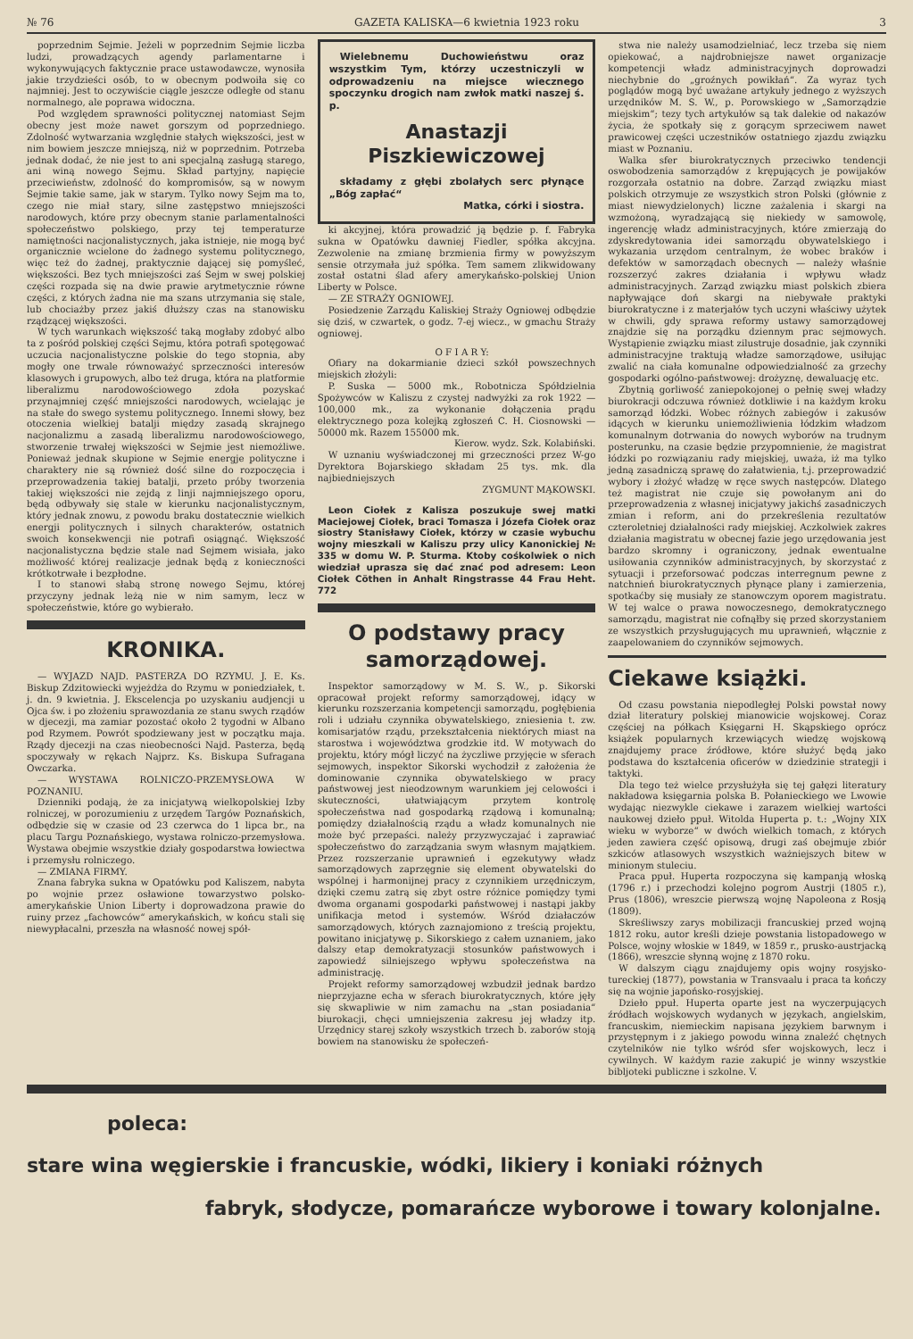№ 76 GAZETA KALISKA—6 kwietnia 1923 roku 3
poprzednim Sejmie. Jeżeli w poprzednim Sejmie liczba ludzi, prowadzących agendy parlamentarne i wykonywujących faktycznie prace ustawodawcze, wynosiła jakie trzydzieści osób, to w obecnym podwoiła się co najmniej. Jest to oczywiście ciągle jeszcze odległe od stanu normalnego, ale poprawa widoczna.
Pod względem sprawności politycznej natomiast Sejm obecny jest może nawet gorszym od poprzedniego. Zdolność wytwarzania względnie stałych większości, jest w nim bowiem jeszcze mniejszą, niż w poprzednim. Potrzeba jednak dodać, że nie jest to ani specjalną zasługą starego, ani winą nowego Sejmu. Skład partyjny, napięcie przeciwieństw, zdolność do kompromisów, są w nowym Sejmie takie same, jak w starym. Tylko nowy Sejm ma to, czego nie miał stary, silne zastępstwo mniejszości narodowych, które przy obecnym stanie parlamentalności społeczeństwo polskiego, przy tej temperaturze namiętności nacjonalistycznych, jaka istnieje, nie mogą być organicznie wcielone do żadnego systemu politycznego, więc też do żadnej, praktycznie dającej się pomyśleć, większości. Bez tych mniejszości zaś Sejm w swej polskiej części rozpada się na dwie prawie arytmetycznie równe części, z których żadna nie ma szans utrzymania się stale, lub chociażby przez jakiś dłuższy czas na stanowisku rządzącej większości.
W tych warunkach większość taką mogłaby zdobyć albo ta z pośród polskiej części Sejmu, która potrafi spotęgować uczucia nacjonalistyczne polskie do tego stopnia, aby mogły one trwale równoważyć sprzeczności interesów klasowych i grupowych, albo też druga, która na platformie liberalizmu narodowościowego zdoła pozyskać przynajmniej część mniejszości narodowych, wcielając je na stałe do swego systemu politycznego. Innemi słowy, bez otoczenia wielkiej batalji między zasadą skrajnego nacjonalizmu a zasadą liberalizmu narodowościowego, stworzenie trwałej większości w Sejmie jest niemożliwe. Ponieważ jednak skupione w Sejmie energje polityczne i charaktery nie są również dość silne do rozpoczęcia i przeprowadzenia takiej batalji, przeto próby tworzenia takiej większości nie zejdą z linji najmniejszego oporu, będą odbywały się stale w kierunku nacjonalistycznym, który jednak znowu, z powodu braku dostatecznie wielkich energji politycznych i silnych charakterów, ostatnich swoich konsekwencji nie potrafi osiągnąć. Większość nacjonalistyczna będzie stale nad Sejmem wisiała, jako możliwość której realizacje jednak będą z konieczności krótkotrwałe i bezpłodne.
I to stanowi słabą stronę nowego Sejmu, której przyczyny jednak leżą nie w nim samym, lecz w społeczeństwie, które go wybierało.
KRONIKA.
— WYJAZD NAJD. PASTERZA DO RZYMU. J. E. Ks. Biskup Zdzitowiecki wyjeżdża do Rzymu w poniedziałek, t. j. dn. 9 kwietnia. J. Ekscelencja po uzyskaniu audjencji u Ojca św. i po złożeniu sprawozdania ze stanu swych rządów w djecezji, ma zamiar pozostać około 2 tygodni w Albano pod Rzymem. Powrót spodziewany jest w początku maja. Rządy djecezji na czas nieobecności Najd. Pasterza, będą spoczywały w rękach Najprz. Ks. Biskupa Sufragana Owczarka.
— WYSTAWA ROLNICZO-PRZEMYSŁOWA W POZNANIU.
Dzienniki podają, że za inicjatywą wielkopolskiej Izby rolniczej, w porozumieniu z urzędem Targów Poznańskich, odbędzie się w czasie od 23 czerwca do 1 lipca br., na placu Targu Poznańskiego, wystawa rolniczo-przemysłowa. Wystawa obejmie wszystkie działy gospodarstwa łowiectwa i przemysłu rolniczego.
— ZMIANA FIRMY.
Znana fabryka sukna w Opatówku pod Kaliszem, nabyta po wojnie przez osławione towarzystwo polsko-amerykańskie Union Liberty i doprowadzona prawie do ruiny przez „fachowców“ amerykańskich, w końcu stali się niewypłacalni, przeszła na własność nowej spół-
Wielebnemu Duchowieństwu oraz wszystkim Tym, którzy uczestniczyli w odprowadzeniu na miejsce wiecznego spoczynku drogich nam zwłok matki naszej ś. p.
Anastazji Piszkiewiczowej
składamy z głębi zbolałych serc płynące „Bóg zapłać“
Matka, córki i siostra.
ki akcyjnej, która prowadzić ją będzie p. f. Fabryka sukna w Opatówku dawniej Fiedler, spółka akcyjna. Zezwolenie na zmianę brzmienia firmy w powyższym sensie otrzymała już spółka. Tem samem zlikwidowany został ostatni ślad afery amerykańsko-polskiej Union Liberty w Polsce.
— ZE STRAŻY OGNIOWEJ.
Posiedzenie Zarządu Kaliskiej Straży Ogniowej odbędzie się dziś, w czwartek, o godz. 7-ej wiecz., w gmachu Straży ogniowej.
O F I A R Y:
Ofiary na dokarmianie dzieci szkół powszechnych miejskich złożyli:
P. Suska — 5000 mk., Robotnicza Spółdzielnia Spożywców w Kaliszu z czystej nadwyżki za rok 1922 — 100,000 mk., za wykonanie dołączenia prądu elektrycznego poza kolejką zgłoszeń C. H. Ciosnowski — 50000 mk. Razem 155000 mk.
Kierow. wydz. Szk. Kolabiński.
W uznaniu wyświadczonej mi grzeczności przez W-go Dyrektora Bojarskiego składam 25 tys. mk. dla najbiedniejszych
ZYGMUNT MĄKOWSKI.
Leon Ciołek z Kalisza poszukuje swej matki Maciejowej Ciołek, braci Tomasza i Józefa Ciołek oraz siostry Stanisławy Ciołek, którzy w czasie wybuchu wojny mieszkali w Kaliszu przy ulicy Kanonickiej № 335 w domu W. P. Sturma. Ktoby cośkolwiek o nich wiedział uprasza się dać znać pod adresem: Leon Ciołek Cöthen in Anhalt Ringstrasse 44 Frau Heht. 772
O podstawy pracy samorządowej.
Inspektor samorządowy w M. S. W., p. Sikorski opracował projekt reformy samorządowej, idący w kierunku rozszerzania kompetencji samorządu, pogłębienia roli i udziału czynnika obywatelskiego, zniesienia t. zw. komisarjatów rządu, przekształcenia niektórych miast na starostwa i województwa grodzkie itd. W motywach do projektu, który mógł liczyć na życzliwe przyjęcie w sferach sejmowych, inspektor Sikorski wychodził z założenia że dominowanie czynnika obywatelskiego w pracy państwowej jest nieodzownym warunkiem jej celowości i skuteczności, ułatwiającym przytem kontrolę społeczeństwa nad gospodarką rządową i komunalną; pomiędzy działalnością rządu a władz komunalnych nie może być przepaści. należy przyzwyczajać i zaprawiać społeczeństwo do zarządzania swym własnym majątkiem. Przez rozszerzanie uprawnień i egzekutywy władz samorządowych zaprzęgnie się element obywatelski do wspólnej i harmonijnej pracy z czynnikiem urzędniczym, dzięki czemu zatrą się zbyt ostre różnice pomiędzy tymi dwoma organami gospodarki państwowej i nastąpi jakby unifikacja metod i systemów. Wśród działaczów samorządowych, których zaznajomiono z treścią projektu, powitano inicjatywę p. Sikorskiego z całem uznaniem, jako dalszy etap demokratyzacji stosunków państwowych i zapowiedź silniejszego wpływu społeczeństwa na administrację.
Projekt reformy samorządowej wzbudził jednak bardzo nieprzyjazne echa w sferach biurokratycznych, które jęły się skwapliwie w nim zamachu na „stan posiadania“ biurokacji, chęci umniejszenia zakresu jej władzy itp. Urzędnicy starej szkoły wszystkich trzech b. zaborów stoją bowiem na stanowisku że społeczeń-
stwa nie należy usamodzielniać, lecz trzeba się niem opiekować, a najdrobniejsze nawet organizacje kompetencji władz administracyjnych doprowadzi niechybnie do „groźnych powikłań“. Za wyraz tych poglądów mogą być uważane artykuły jednego z wyższych urzędników M. S. W., p. Porowskiego w „Samorządzie miejskim“; tezy tych artykułów są tak dalekie od nakazów życia, że spotkały się z gorącym sprzeciwem nawet prawicowej części uczestników ostatniego zjazdu związku miast w Poznaniu.
Walka sfer biurokratycznych przeciwko tendencji oswobodzenia samorządów z krępujących je powijaków rozgorzała ostatnio na dobre. Zarząd związku miast polskich otrzymuje ze wszystkich stron Polski (głównie z miast niewydzielonych) liczne zażalenia i skargi na wzmożoną, wyradzającą się niekiedy w samowolę, ingerencję władz administracyjnych, które zmierzają do zdyskredytowania idei samorządu obywatelskiego i wykazania urzędom centralnym, że wobec braków i defektów w samorządach obecnych — należy właśnie rozszerzyć zakres działania i wpływu władz administracyjnych. Zarząd związku miast polskich zbiera napływające doń skargi na niebywałe praktyki biurokratyczne i z materjałów tych uczyni właściwy użytek w chwili, gdy sprawa reformy ustawy samorządowej znajdzie się na porządku dziennym prac sejmowych. Wystąpienie związku miast zilustruje dosadnie, jak czynniki administracyjne traktują władze samorządowe, usiłując zwalić na ciała komunalne odpowiedzialność za grzechy gospodarki ogólno-państwowej: drożyznę, dewaluację etc.
Zbytnią gorliwość zaniepokojonej o pełnię swej władzy biurokracji odczuwa również dotkliwie i na każdym kroku samorząd łódzki. Wobec różnych zabiegów i zakusów idących w kierunku uniemożliwienia łódzkim władzom komunalnym dotrwania do nowych wyborów na trudnym posterunku, na czasie będzie przypomnienie, że magistrat łódzki po rozwiązaniu rady miejskiej, uważa, iż ma tylko jedną zasadniczą sprawę do załatwienia, t.j. przeprowadzić wybory i złożyć władzę w ręce swych następców. Dlatego też magistrat nie czuje się powołanym ani do przeprowadzenia z własnej inicjatywy jakichś zasadniczych zmian i reform, ani do przekreślenia rezultatów czteroletniej działalności rady miejskiej. Aczkolwiek zakres działania magistratu w obecnej fazie jego urzędowania jest bardzo skromny i ograniczony, jednak ewentualne usiłowania czynników administracyjnych, by skorzystać z sytuacji i przeforsować podczas interregnum pewne z natchnień biurokratycznych płynące plany i zamierzenia, spotkaćby się musiały ze stanowczym oporem magistratu. W tej walce o prawa nowoczesnego, demokratycznego samorządu, magistrat nie cofnąłby się przed skorzystaniem ze wszystkich przysługujących mu uprawnień, włącznie z zaapelowaniem do czynników sejmowych.
Ciekawe książki.
Od czasu powstania niepodległej Polski powstał nowy dział literatury polskiej mianowicie wojskowej. Coraz częściej na półkach Księgarni H. Skąpskiego oprócz książek popularnych krzewiących wiedzę wojskową znajdujemy prace źródłowe, które służyć będą jako podstawa do kształcenia oficerów w dziedzinie strategji i taktyki.
Dla tego też wielce przysłużyła się tej gałęzi literatury nakładowa księgarnia polska B. Połanieckiego we Lwowie wydając niezwykle ciekawe i zarazem wielkiej wartości naukowej dzieło ppuł. Witolda Huperta p. t.: „Wojny XIX wieku w wyborze“ w dwóch wielkich tomach, z których jeden zawiera część opisową, drugi zaś obejmuje zbiór szkiców atlasowych wszystkich ważniejszych bitew w minionym stuleciu.
Praca ppuł. Huperta rozpoczyna się kampanją włoską (1796 r.) i przechodzi kolejno pogrom Austrji (1805 r.), Prus (1806), wreszcie pierwszą wojnę Napoleona z Rosją (1809).
Skreśliwszy zarys mobilizacji francuskiej przed wojną 1812 roku, autor kreśli dzieje powstania listopadowego w Polsce, wojny włoskie w 1849, w 1859 r., prusko-austrjacką (1866), wreszcie słynną wojnę z 1870 roku.
W dalszym ciągu znajdujemy opis wojny rosyjsko-tureckiej (1877), powstania w Transvaalu i praca ta kończy się na wojnie japońsko-rosyjskiej.
Dzieło ppuł. Huperta oparte jest na wyczerpujących źródłach wojskowych wydanych w językach, angielskim, francuskim, niemieckim napisana językiem barwnym i przystępnym i z jakiego powodu winna znaleźć chętnych czytelników nie tylko wśród sfer wojskowych, lecz i cywilnych. W każdym razie zakupić je winny wszystkie bibljoteki publiczne i szkolne. V.
poleca:
stare wina węgierskie i francuskie, wódki, likiery i koniaki różnych
fabryk, słodycze, pomarańcze wyborowe i towary kolonjalne.